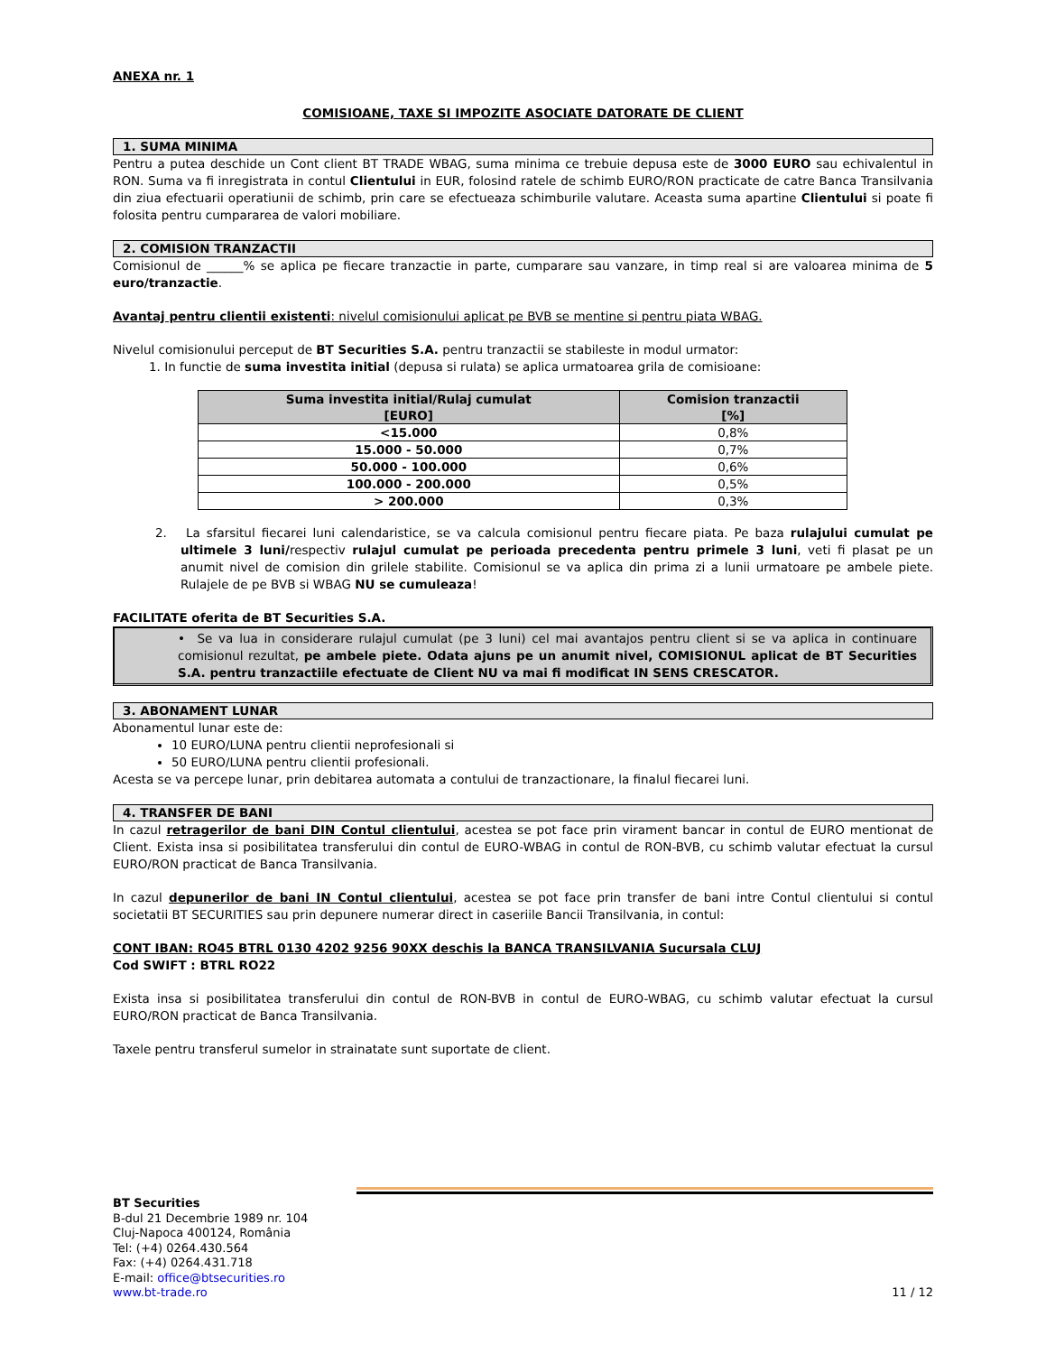ANEXA nr. 1
COMISIOANE, TAXE SI IMPOZITE ASOCIATE DATORATE DE CLIENT
1. SUMA MINIMA
Pentru a putea deschide un Cont client BT TRADE WBAG, suma minima ce trebuie depusa este de 3000 EURO sau echivalentul in RON. Suma va fi inregistrata in contul Clientului in EUR, folosind ratele de schimb EURO/RON practicate de catre Banca Transilvania din ziua efectuarii operatiunii de schimb, prin care se efectueaza schimburile valutare. Aceasta suma apartine Clientului si poate fi folosita pentru cumpararea de valori mobiliare.
2. COMISION TRANZACTII
Comisionul de ______% se aplica pe fiecare tranzactie in parte, cumparare sau vanzare, in timp real si are valoarea minima de 5 euro/tranzactie.
Avantaj pentru clientii existenti: nivelul comisionului aplicat pe BVB se mentine si pentru piata WBAG.
Nivelul comisionului perceput de BT Securities S.A. pentru tranzactii se stabileste in modul urmator:
1. In functie de suma investita initial (depusa si rulata) se aplica urmatoarea grila de comisioane:
| Suma investita initial/Rulaj cumulat [EURO] | Comision tranzactii [%] |
| --- | --- |
| <15.000 | 0,8% |
| 15.000 - 50.000 | 0,7% |
| 50.000 - 100.000 | 0,6% |
| 100.000 - 200.000 | 0,5% |
| > 200.000 | 0,3% |
2. La sfarsitul fiecarei luni calendaristice, se va calcula comisionul pentru fiecare piata. Pe baza rulajului cumulat pe ultimele 3 luni/respectiv rulajul cumulat pe perioada precedenta pentru primele 3 luni, veti fi plasat pe un anumit nivel de comision din grilele stabilite. Comisionul se va aplica din prima zi a lunii urmatoare pe ambele piete. Rulajele de pe BVB si WBAG NU se cumuleaza!
FACILITATE oferita de BT Securities S.A.
• Se va lua in considerare rulajul cumulat (pe 3 luni) cel mai avantajos pentru client si se va aplica in continuare comisionul rezultat, pe ambele piete. Odata ajuns pe un anumit nivel, COMISIONUL aplicat de BT Securities S.A. pentru tranzactiile efectuate de Client NU va mai fi modificat IN SENS CRESCATOR.
3. ABONAMENT LUNAR
Abonamentul lunar este de:
10 EURO/LUNA pentru clientii neprofesionali si
50 EURO/LUNA pentru clientii profesionali.
Acesta se va percepe lunar, prin debitarea automata a contului de tranzactionare, la finalul fiecarei luni.
4. TRANSFER DE BANI
In cazul retragerilor de bani DIN Contul clientului, acestea se pot face prin virament bancar in contul de EURO mentionat de Client. Exista insa si posibilitatea transferului din contul de EURO-WBAG in contul de RON-BVB, cu schimb valutar efectuat la cursul EURO/RON practicat de Banca Transilvania.
In cazul depunerilor de bani IN Contul clientului, acestea se pot face prin transfer de bani intre Contul clientului si contul societatii BT SECURITIES sau prin depunere numerar direct in caseriile Bancii Transilvania, in contul:
CONT IBAN: RO45 BTRL 0130 4202 9256 90XX deschis la BANCA TRANSILVANIA Sucursala CLUJ
Cod SWIFT : BTRL RO22
Exista insa si posibilitatea transferului din contul de RON-BVB in contul de EURO-WBAG, cu schimb valutar efectuat la cursul EURO/RON practicat de Banca Transilvania.
Taxele pentru transferul sumelor in strainatate sunt suportate de client.
BT Securities
B-dul 21 Decembrie 1989 nr. 104
Cluj-Napoca 400124, România
Tel: (+4) 0264.430.564
Fax: (+4) 0264.431.718
E-mail: office@btsecurities.ro
www.bt-trade.ro 11 / 12